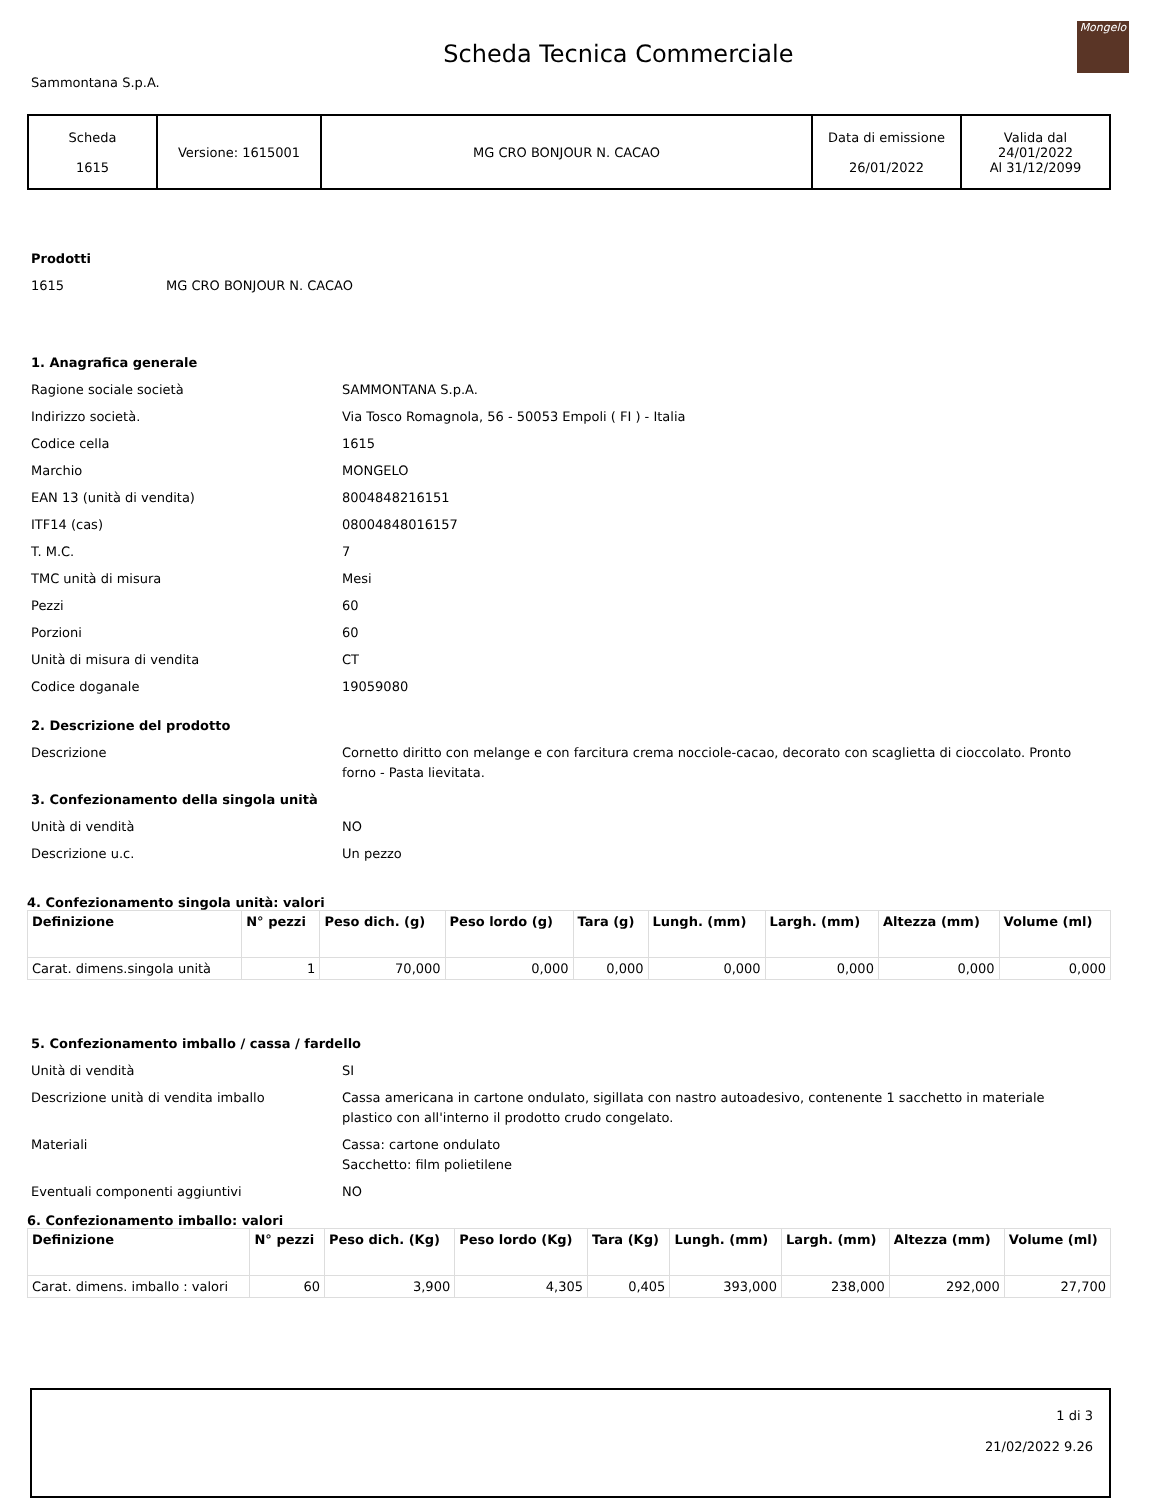Sammontana S.p.A.
Scheda Tecnica Commerciale
Mongelo
| Scheda 1615 | Versione: 1615001 | MG CRO BONJOUR N. CACAO | Data di emissione 26/01/2022 | Valida dal 24/01/2022 Al 31/12/2099 |
Prodotti
1615 MG CRO BONJOUR N. CACAO
1. Anagrafica generale
Ragione sociale società SAMMONTANA S.p.A.
Indirizzo società. Via Tosco Romagnola, 56 - 50053 Empoli ( FI ) - Italia
Codice cella 1615
Marchio MONGELO
EAN 13 (unità di vendita) 8004848216151
ITF14 (cas) 08004848016157
T. M.C. 7
TMC unità di misura Mesi
Pezzi 60
Porzioni 60
Unità di misura di vendita CT
Codice doganale 19059080
2. Descrizione del prodotto
Descrizione Cornetto diritto con melange e con farcitura crema nocciole-cacao, decorato con scaglietta di cioccolato. Pronto forno - Pasta lievitata.
3. Confezionamento della singola unità
Unità di vendità NO
Descrizione u.c. Un pezzo
4. Confezionamento singola unità: valori
| Definizione | N° pezzi | Peso dich. (g) | Peso lordo (g) | Tara (g) | Lungh. (mm) | Largh. (mm) | Altezza (mm) | Volume (ml) |
| --- | --- | --- | --- | --- | --- | --- | --- | --- |
| Carat. dimens.singola unità | 1 | 70,000 | 0,000 | 0,000 | 0,000 | 0,000 | 0,000 | 0,000 |
5. Confezionamento imballo / cassa / fardello
Unità di vendità SI
Descrizione unità di vendita imballo Cassa americana in cartone ondulato, sigillata con nastro autoadesivo, contenente 1 sacchetto in materiale plastico con all'interno il prodotto crudo congelato.
Materiali Cassa: cartone ondulato
Sacchetto: film polietilene
Eventuali componenti aggiuntivi NO
6. Confezionamento imballo: valori
| Definizione | N° pezzi | Peso dich. (Kg) | Peso lordo (Kg) | Tara (Kg) | Lungh. (mm) | Largh. (mm) | Altezza (mm) | Volume (ml) |
| --- | --- | --- | --- | --- | --- | --- | --- | --- |
| Carat. dimens. imballo : valori | 60 | 3,900 | 4,305 | 0,405 | 393,000 | 238,000 | 292,000 | 27,700 |
1 di 3
21/02/2022 9.26